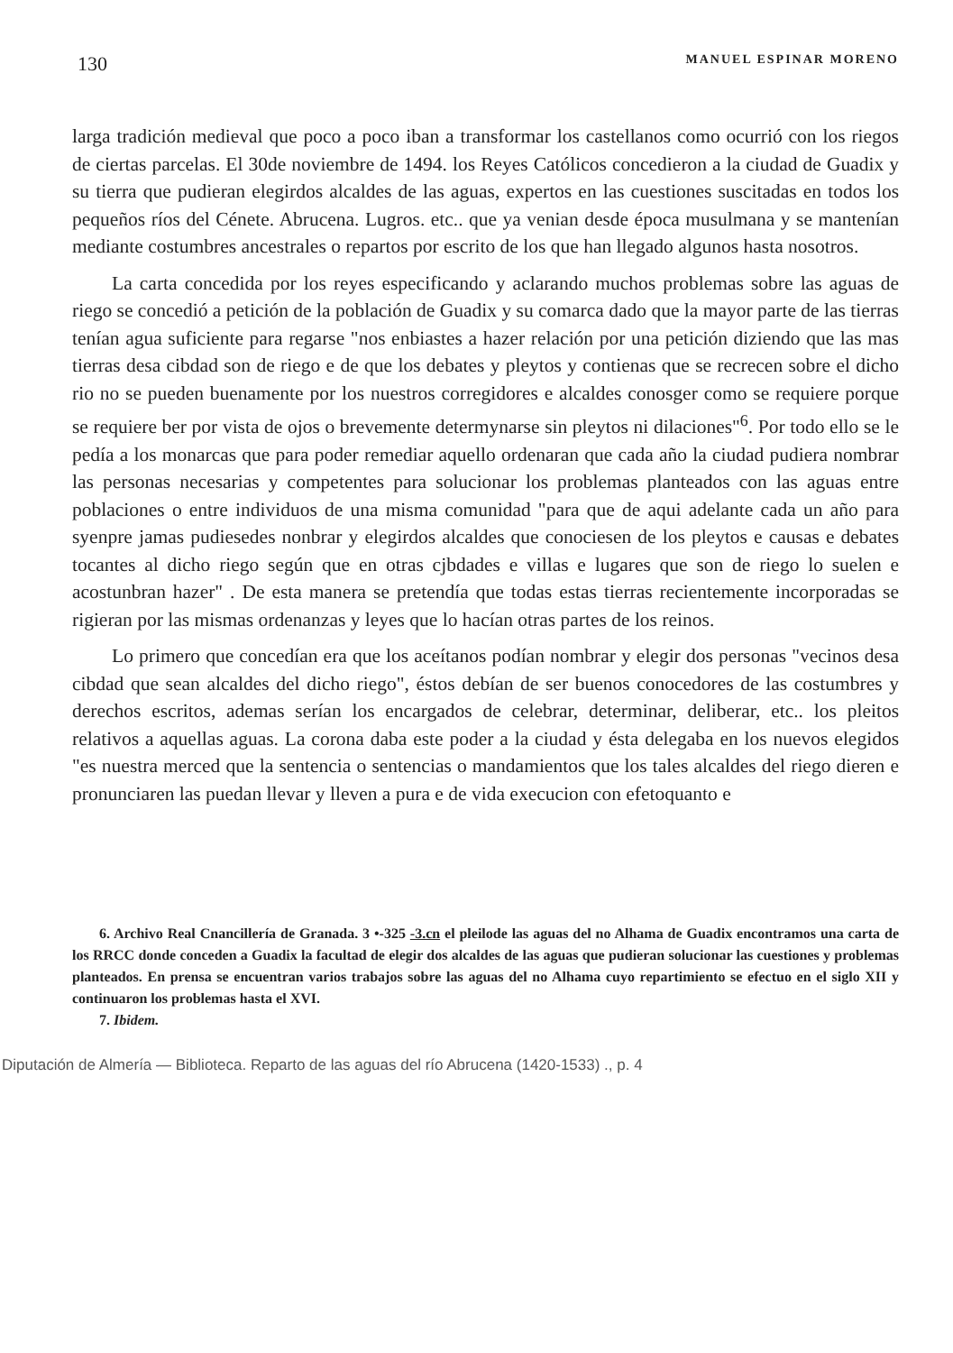130 MANUEL ESPINAR MORENO
larga tradición medieval que poco a poco iban a transformar los castellanos como ocurrió con los riegos de ciertas parcelas. El 30de noviembre de 1494. los Reyes Católicos concedieron a la ciudad de Guadix y su tierra que pudieran elegirdos alcaldes de las aguas, expertos en las cuestiones suscitadas en todos los pequeños ríos del Cénete. Abrucena. Lugros. etc.. que ya venian desde época musulmana y se mantenían mediante costumbres ancestrales o repartos por escrito de los que han llegado algunos hasta nosotros.
La carta concedida por los reyes especificando y aclarando muchos problemas sobre las aguas de riego se concedió a petición de la población de Guadix y su comarca dado que la mayor parte de las tierras tenían agua suficiente para regarse "nos enbiastes a hazer relación por una petición diziendo que las mas tierras desa cibdad son de riego e de que los debates y pleytos y contienas que se recrecen sobre el dicho rio no se pueden buenamente por los nuestros corregidores e alcaldes conosger como se requiere porque se requiere ber por vista de ojos o brevemente determynarse sin pleytos ni dilaciones"<sup>6</sup>. Por todo ello se le pedía a los monarcas que para poder remediar aquello ordenaran que cada año la ciudad pudiera nombrar las personas necesarias y competentes para solucionar los problemas planteados con las aguas entre poblaciones o entre individuos de una misma comunidad "para que de aqui adelante cada un año para syenpre jamas pudiesedes nonbrar y elegirdos alcaldes que conociesen de los pleytos e causas e debates tocantes al dicho riego según que en otras cjbdades e villas e lugares que son de riego lo suelen e acostunbran hazer" . De esta manera se pretendía que todas estas tierras recientemente incorporadas se rigieran por las mismas ordenanzas y leyes que lo hacían otras partes de los reinos.
Lo primero que concedían era que los aceítanos podían nombrar y elegir dos personas "vecinos desa cibdad que sean alcaldes del dicho riego", éstos debían de ser buenos conocedores de las costumbres y derechos escritos, ademas serían los encargados de celebrar, determinar, deliberar, etc.. los pleitos relativos a aquellas aguas. La corona daba este poder a la ciudad y ésta delegaba en los nuevos elegidos "es nuestra merced que la sentencia o sentencias o mandamientos que los tales alcaldes del riego dieren e pronunciaren las puedan llevar y lleven a pura e de vida execucion con efetoquanto e
6. Archivo Real Cnancillería de Granada. 3 •-325 -3.cn el pleilode las aguas del no Alhama de Guadix encontramos una carta de los RRCC donde conceden a Guadix la facultad de elegir dos alcaldes de las aguas que pudieran solucionar las cuestiones y problemas planteados. En prensa se encuentran varios trabajos sobre las aguas del no Alhama cuyo repartimiento se efectuo en el siglo XII y continuaron los problemas hasta el XVI.
7. Ibidem.
Diputación de Almería — Biblioteca. Reparto de las aguas del río Abrucena (1420-1533) ., p. 4